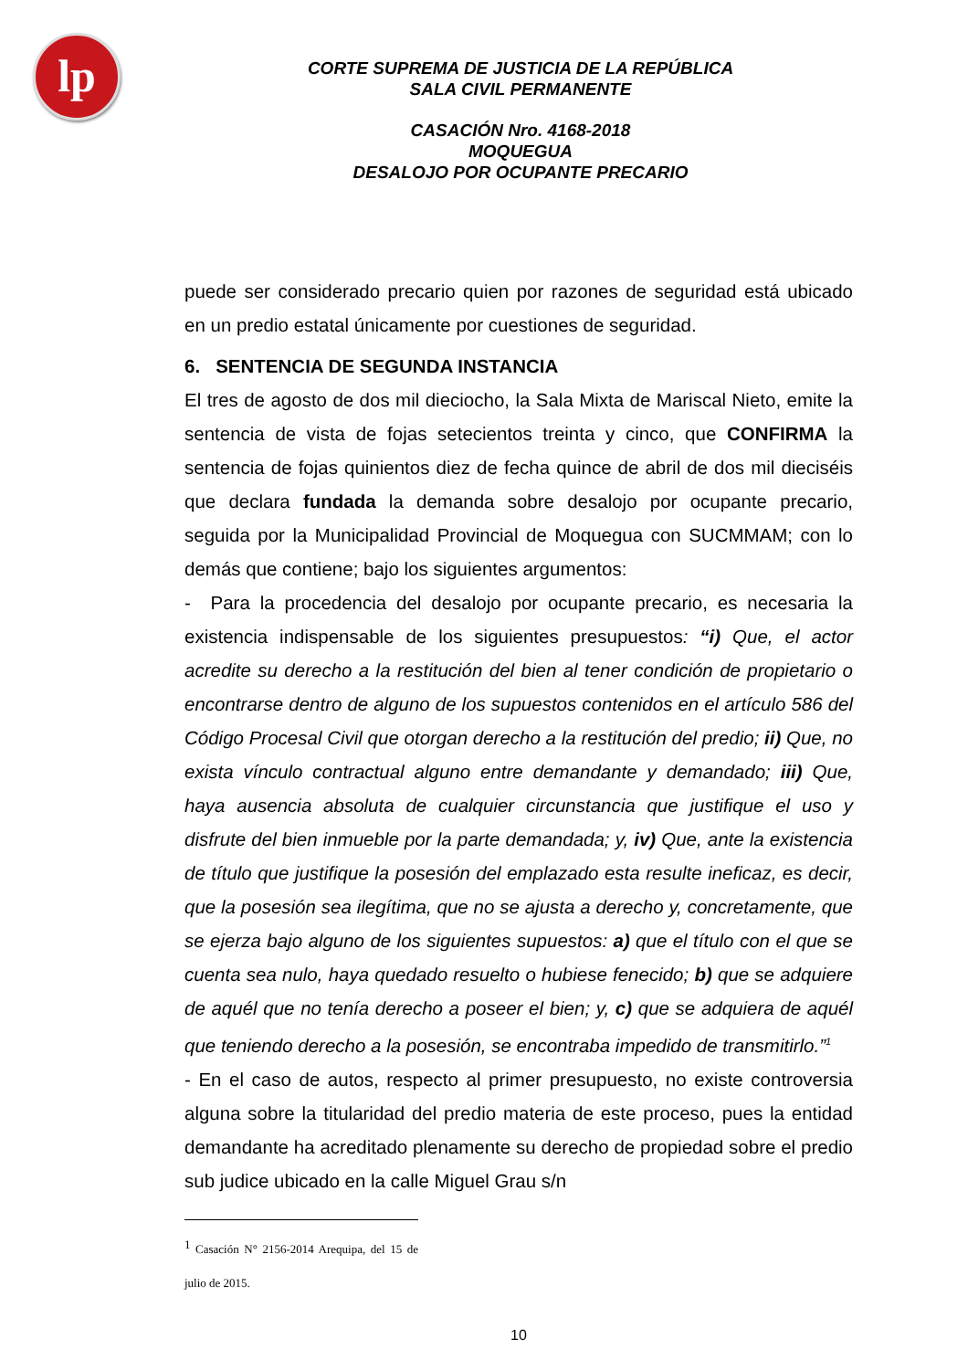lp
CORTE SUPREMA DE JUSTICIA DE LA REPÚBLICA
SALA CIVIL PERMANENTE
CASACIÓN Nro. 4168-2018
MOQUEGUA
DESALOJO POR OCUPANTE PRECARIO
puede ser considerado precario quien por razones de seguridad está ubicado en un predio estatal únicamente por cuestiones de seguridad.
6. SENTENCIA DE SEGUNDA INSTANCIA
El tres de agosto de dos mil dieciocho, la Sala Mixta de Mariscal Nieto, emite la sentencia de vista de fojas setecientos treinta y cinco, que CONFIRMA la sentencia de fojas quinientos diez de fecha quince de abril de dos mil dieciséis que declara fundada la demanda sobre desalojo por ocupante precario, seguida por la Municipalidad Provincial de Moquegua con SUCMMAM; con lo demás que contiene; bajo los siguientes argumentos:
- Para la procedencia del desalojo por ocupante precario, es necesaria la existencia indispensable de los siguientes presupuestos: “i) Que, el actor acredite su derecho a la restitución del bien al tener condición de propietario o encontrarse dentro de alguno de los supuestos contenidos en el artículo 586 del Código Procesal Civil que otorgan derecho a la restitución del predio; ii) Que, no exista vínculo contractual alguno entre demandante y demandado; iii) Que, haya ausencia absoluta de cualquier circunstancia que justifique el uso y disfrute del bien inmueble por la parte demandada; y, iv) Que, ante la existencia de título que justifique la posesión del emplazado esta resulte ineficaz, es decir, que la posesión sea ilegítima, que no se ajusta a derecho y, concretamente, que se ejerza bajo alguno de los siguientes supuestos: a) que el título con el que se cuenta sea nulo, haya quedado resuelto o hubiese fenecido; b) que se adquiere de aquél que no tenía derecho a poseer el bien; y, c) que se adquiera de aquél que teniendo derecho a la posesión, se encontraba impedido de transmitirlo.”<sup>1</sup>
- En el caso de autos, respecto al primer presupuesto, no existe controversia alguna sobre la titularidad del predio materia de este proceso, pues la entidad demandante ha acreditado plenamente su derecho de propiedad sobre el predio sub judice ubicado en la calle Miguel Grau s/n
<sup>1</sup> Casación N° 2156-2014 Arequipa, del 15 de julio de 2015.
10